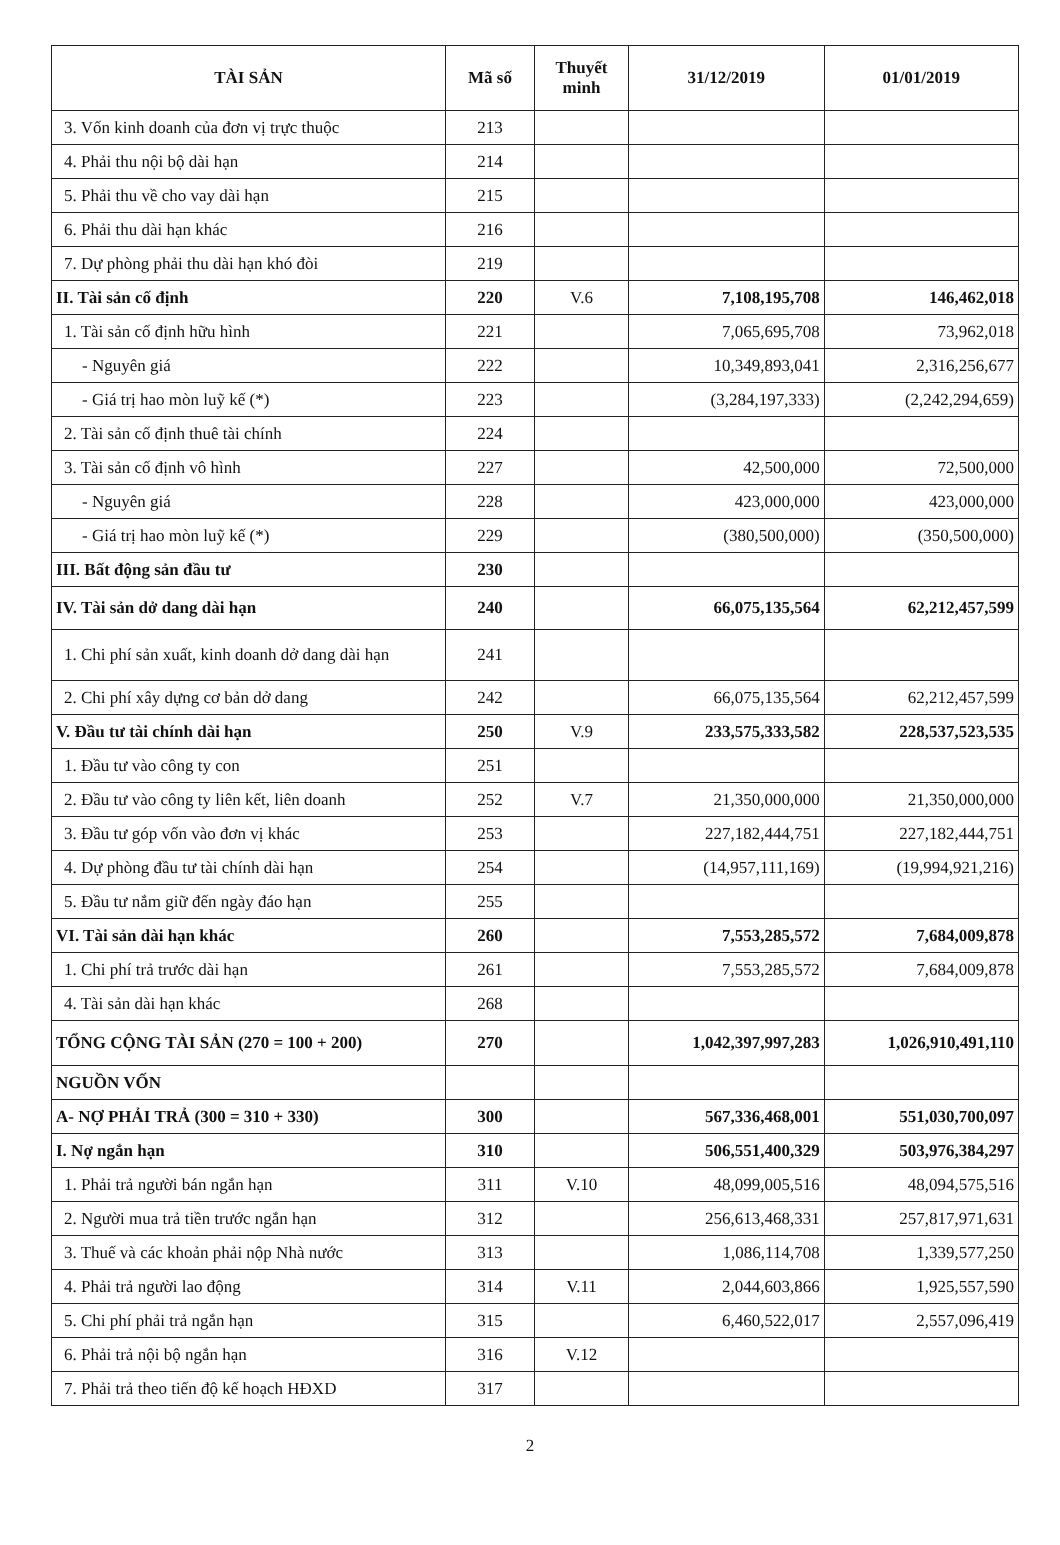| TÀI SẢN | Mã số | Thuyết minh | 31/12/2019 | 01/01/2019 |
| --- | --- | --- | --- | --- |
| 3. Vốn kinh doanh của đơn vị trực thuộc | 213 | | | |
| 4. Phải thu nội bộ dài hạn | 214 | | | |
| 5. Phải thu về cho vay dài hạn | 215 | | | |
| 6. Phải thu dài hạn khác | 216 | | | |
| 7. Dự phòng phải thu dài hạn khó đòi | 219 | | | |
| II. Tài sản cố định | 220 | V.6 | 7,108,195,708 | 146,462,018 |
| 1. Tài sản cố định hữu hình | 221 | | 7,065,695,708 | 73,962,018 |
| - Nguyên giá | 222 | | 10,349,893,041 | 2,316,256,677 |
| - Giá trị hao mòn luỹ kế (*) | 223 | | (3,284,197,333) | (2,242,294,659) |
| 2. Tài sản cố định thuê tài chính | 224 | | | |
| 3. Tài sản cố định vô hình | 227 | | 42,500,000 | 72,500,000 |
| - Nguyên giá | 228 | | 423,000,000 | 423,000,000 |
| - Giá trị hao mòn luỹ kế (*) | 229 | | (380,500,000) | (350,500,000) |
| III. Bất động sản đầu tư | 230 | | | |
| IV. Tài sản dở dang dài hạn | 240 | | 66,075,135,564 | 62,212,457,599 |
| 1. Chi phí sản xuất, kinh doanh dở dang dài hạn | 241 | | | |
| 2. Chi phí xây dựng cơ bản dở dang | 242 | | 66,075,135,564 | 62,212,457,599 |
| V. Đầu tư tài chính dài hạn | 250 | V.9 | 233,575,333,582 | 228,537,523,535 |
| 1. Đầu tư vào công ty con | 251 | | | |
| 2. Đầu tư vào công ty liên kết, liên doanh | 252 | V.7 | 21,350,000,000 | 21,350,000,000 |
| 3. Đầu tư góp vốn vào đơn vị khác | 253 | | 227,182,444,751 | 227,182,444,751 |
| 4. Dự phòng đầu tư tài chính dài hạn | 254 | | (14,957,111,169) | (19,994,921,216) |
| 5. Đầu tư nắm giữ đến ngày đáo hạn | 255 | | | |
| VI. Tài sản dài hạn khác | 260 | | 7,553,285,572 | 7,684,009,878 |
| 1. Chi phí trả trước dài hạn | 261 | | 7,553,285,572 | 7,684,009,878 |
| 4. Tài sản dài hạn khác | 268 | | | |
| TỔNG CỘNG TÀI SẢN (270 = 100 + 200) | 270 | | 1,042,397,997,283 | 1,026,910,491,110 |
| NGUỒN VỐN | | | | |
| A- NỢ PHẢI TRẢ (300 = 310 + 330) | 300 | | 567,336,468,001 | 551,030,700,097 |
| I. Nợ ngắn hạn | 310 | | 506,551,400,329 | 503,976,384,297 |
| 1. Phải trả người bán ngắn hạn | 311 | V.10 | 48,099,005,516 | 48,094,575,516 |
| 2. Người mua trả tiền trước ngắn hạn | 312 | | 256,613,468,331 | 257,817,971,631 |
| 3. Thuế và các khoản phải nộp Nhà nước | 313 | | 1,086,114,708 | 1,339,577,250 |
| 4. Phải trả người lao động | 314 | V.11 | 2,044,603,866 | 1,925,557,590 |
| 5. Chi phí phải trả ngắn hạn | 315 | | 6,460,522,017 | 2,557,096,419 |
| 6. Phải trả nội bộ ngắn hạn | 316 | V.12 | | |
| 7. Phải trả theo tiến độ kế hoạch HĐXD | 317 | | | |
2